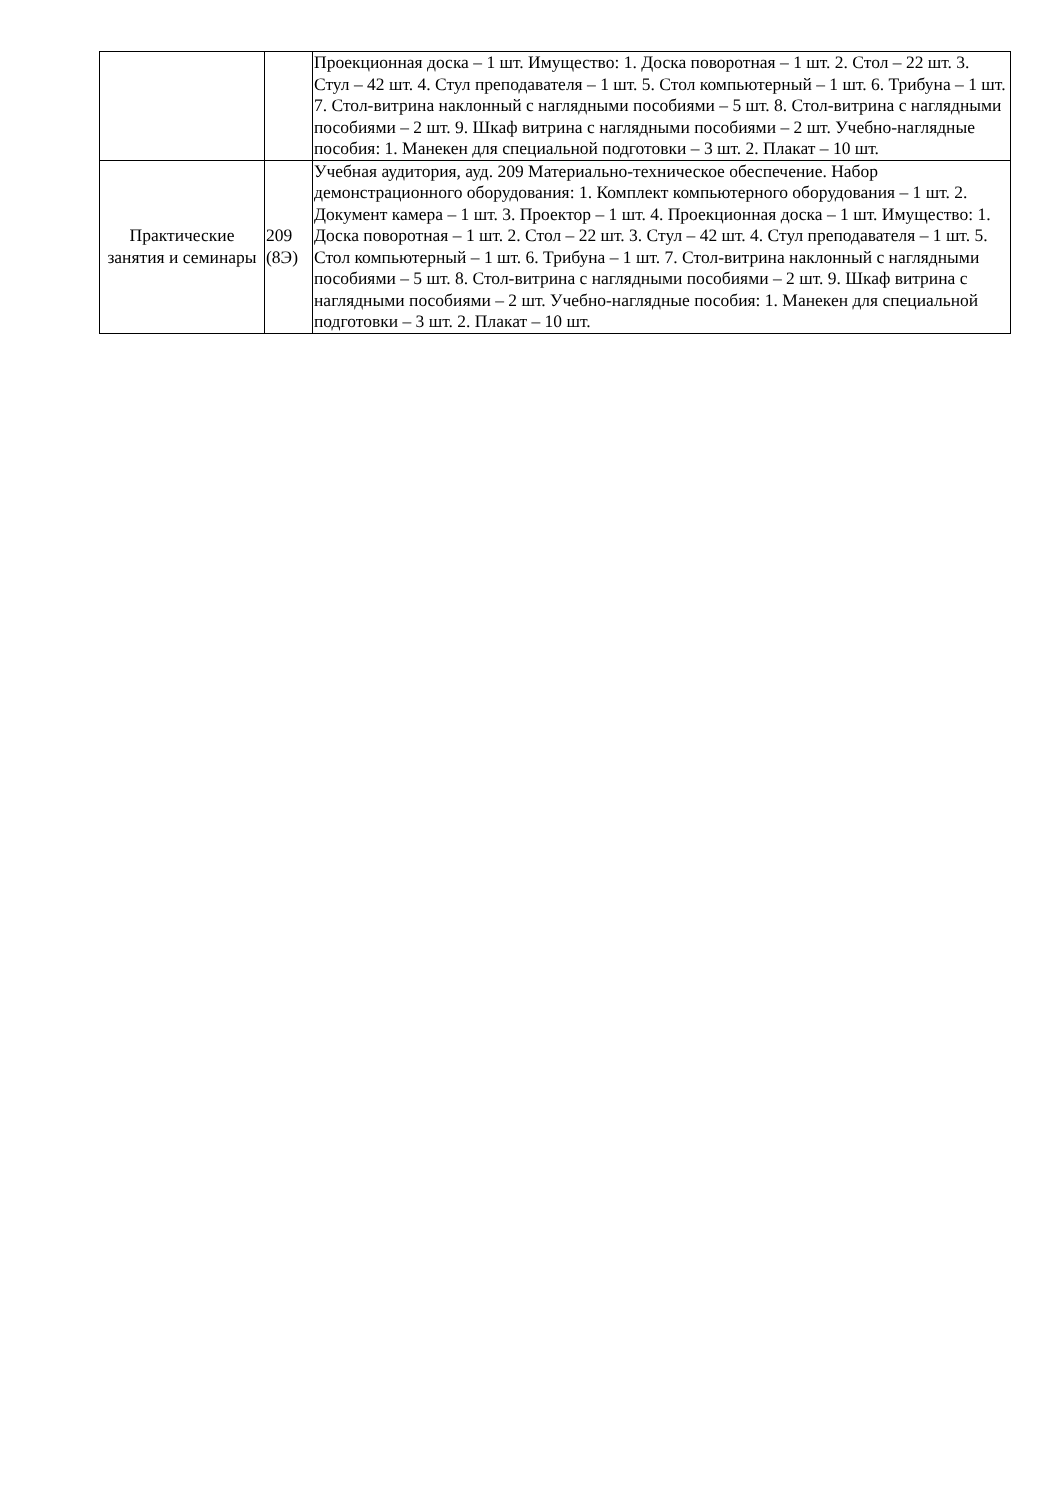| | | Проекционная доска – 1 шт. Имущество: 1. Доска поворотная – 1 шт. 2. Стол – 22 шт. 3. Стул – 42 шт. 4. Стул преподавателя – 1 шт. 5. Стол компьютерный – 1 шт. 6. Трибуна – 1 шт. 7. Стол-витрина наклонный с наглядными пособиями – 5 шт. 8. Стол-витрина с наглядными пособиями – 2 шт. 9. Шкаф витрина с наглядными пособиями – 2 шт. Учебно-наглядные пособия: 1. Манекен для специальной подготовки – 3 шт. 2. Плакат – 10 шт. |
| Практические занятия и семинары | 209 (8Э) | Учебная аудитория, ауд. 209 Материально-техническое обеспечение. Набор демонстрационного оборудования: 1. Комплект компьютерного оборудования – 1 шт. 2. Документ камера – 1 шт. 3. Проектор – 1 шт. 4. Проекционная доска – 1 шт. Имущество: 1. Доска поворотная – 1 шт. 2. Стол – 22 шт. 3. Стул – 42 шт. 4. Стул преподавателя – 1 шт. 5. Стол компьютерный – 1 шт. 6. Трибуна – 1 шт. 7. Стол-витрина наклонный с наглядными пособиями – 5 шт. 8. Стол-витрина с наглядными пособиями – 2 шт. 9. Шкаф витрина с наглядными пособиями – 2 шт. Учебно-наглядные пособия: 1. Манекен для специальной подготовки – 3 шт. 2. Плакат – 10 шт. |